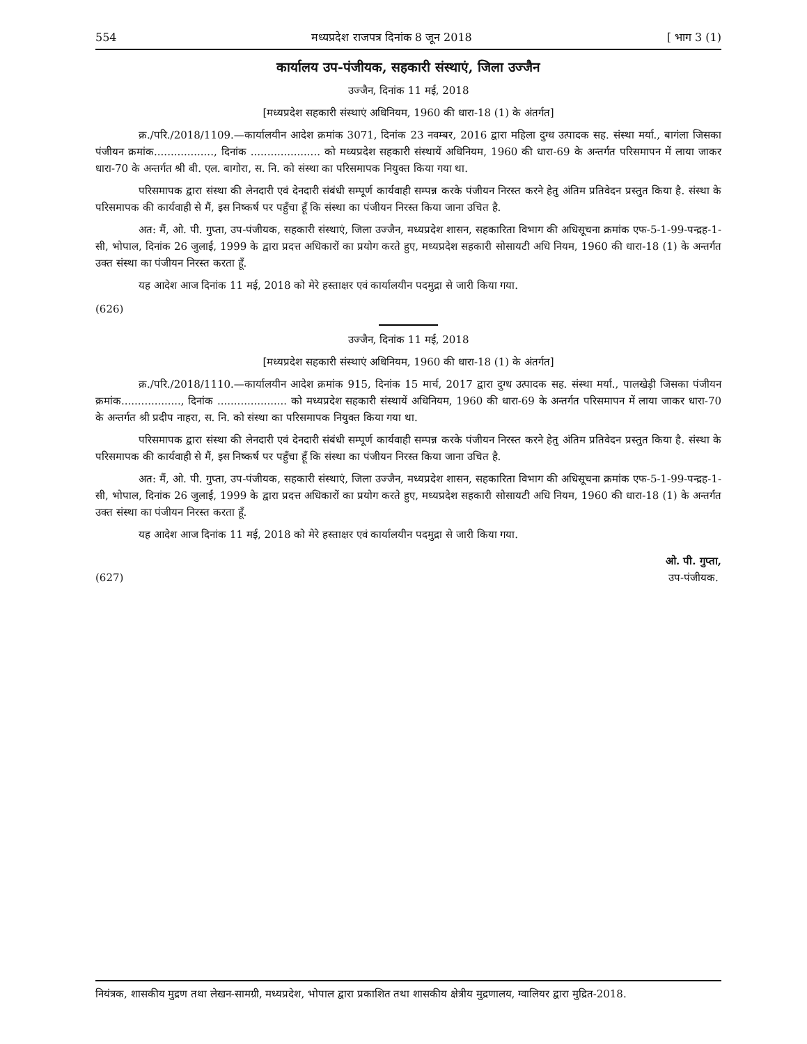554 मध्यप्रदेश राजपत्र दिनांक 8 जून 2018 [ भाग 3 (1)
कार्यालय उप-पंजीयक, सहकारी संस्थाएं, जिला उज्जैन
उज्जैन, दिनांक 11 मई, 2018
[मध्यप्रदेश सहकारी संस्थाएं अधिनियम, 1960 की धारा-18 (1) के अंतर्गत]
क्र./परि./2018/1109.—कार्यालयीन आदेश क्रमांक 3071, दिनांक 23 नवम्बर, 2016 द्वारा महिला दुग्ध उत्पादक सह. संस्था मर्या., बागंला जिसका पंजीयन क्रमांक.................., दिनांक ..................... को मध्यप्रदेश सहकारी संस्थायें अधिनियम, 1960 की धारा-69 के अन्तर्गत परिसमापन में लाया जाकर धारा-70 के अन्तर्गत श्री बी. एल. बागोरा, स. नि. को संस्था का परिसमापक नियुक्त किया गया था.
परिसमापक द्वारा संस्था की लेनदारी एवं देनदारी संबंधी सम्पूर्ण कार्यवाही सम्पन्न करके पंजीयन निरस्त करने हेतु अंतिम प्रतिवेदन प्रस्तुत किया है. संस्था के परिसमापक की कार्यवाही से मैं, इस निष्कर्ष पर पहुँचा हूँ कि संस्था का पंजीयन निरस्त किया जाना उचित है.
अत: मैं, ओ. पी. गुप्ता, उप-पंजीयक, सहकारी संस्थाएं, जिला उज्जैन, मध्यप्रदेश शासन, सहकारिता विभाग की अधिसूचना क्रमांक एफ-5-1-99-पन्द्रह-1-सी, भोपाल, दिनांक 26 जुलाई, 1999 के द्वारा प्रदत्त अधिकारों का प्रयोग करते हुए, मध्यप्रदेश सहकारी सोसायटी अधि नियम, 1960 की धारा-18 (1) के अन्तर्गत उक्त संस्था का पंजीयन निरस्त करता हूँ.
यह आदेश आज दिनांक 11 मई, 2018 को मेरे हस्ताक्षर एवं कार्यालयीन पदमुद्रा से जारी किया गया.
(626)
उज्जैन, दिनांक 11 मई, 2018
[मध्यप्रदेश सहकारी संस्थाएं अधिनियम, 1960 की धारा-18 (1) के अंतर्गत]
क्र./परि./2018/1110.—कार्यालयीन आदेश क्रमांक 915, दिनांक 15 मार्च, 2017 द्वारा दुग्ध उत्पादक सह. संस्था मर्या., पालखेड़ी जिसका पंजीयन क्रमांक.................., दिनांक ..................... को मध्यप्रदेश सहकारी संस्थायें अधिनियम, 1960 की धारा-69 के अन्तर्गत परिसमापन में लाया जाकर धारा-70 के अन्तर्गत श्री प्रदीप नाहरा, स. नि. को संस्था का परिसमापक नियुक्त किया गया था.
परिसमापक द्वारा संस्था की लेनदारी एवं देनदारी संबंधी सम्पूर्ण कार्यवाही सम्पन्न करके पंजीयन निरस्त करने हेतु अंतिम प्रतिवेदन प्रस्तुत किया है. संस्था के परिसमापक की कार्यवाही से मैं, इस निष्कर्ष पर पहुँचा हूँ कि संस्था का पंजीयन निरस्त किया जाना उचित है.
अत: मैं, ओ. पी. गुप्ता, उप-पंजीयक, सहकारी संस्थाएं, जिला उज्जैन, मध्यप्रदेश शासन, सहकारिता विभाग की अधिसूचना क्रमांक एफ-5-1-99-पन्द्रह-1-सी, भोपाल, दिनांक 26 जुलाई, 1999 के द्वारा प्रदत्त अधिकारों का प्रयोग करते हुए, मध्यप्रदेश सहकारी सोसायटी अधि नियम, 1960 की धारा-18 (1) के अन्तर्गत उक्त संस्था का पंजीयन निरस्त करता हूँ.
यह आदेश आज दिनांक 11 मई, 2018 को मेरे हस्ताक्षर एवं कार्यालयीन पदमुद्रा से जारी किया गया.
(627)
ओ. पी. गुप्ता,
उप-पंजीयक.
नियंत्रक, शासकीय मुद्रण तथा लेखन-सामग्री, मध्यप्रदेश, भोपाल द्वारा प्रकाशित तथा शासकीय क्षेत्रीय मुद्रणालय, ग्वालियर द्वारा मुद्रित-2018.